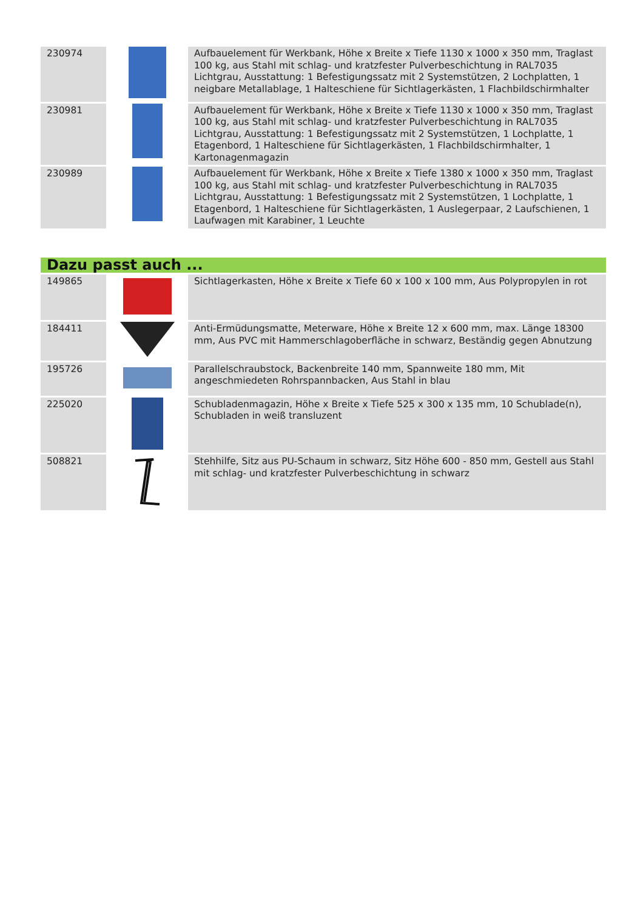| 230974 | | Aufbauelement für Werkbank, Höhe x Breite x Tiefe 1130 x 1000 x 350 mm, Traglast 100 kg, aus Stahl mit schlag- und kratzfester Pulverbeschichtung in RAL7035 Lichtgrau, Ausstattung: 1 Befestigungssatz mit 2 Systemstützen, 2 Lochplatten, 1 neigbare Metallablage, 1 Halteschiene für Sichtlagerkästen, 1 Flachbildschirmhalter |
| 230981 | | Aufbauelement für Werkbank, Höhe x Breite x Tiefe 1130 x 1000 x 350 mm, Traglast 100 kg, aus Stahl mit schlag- und kratzfester Pulverbeschichtung in RAL7035 Lichtgrau, Ausstattung: 1 Befestigungssatz mit 2 Systemstützen, 1 Lochplatte, 1 Etagenbord, 1 Halteschiene für Sichtlagerkästen, 1 Flachbildschirmhalter, 1 Kartonagenmagazin |
| 230989 | | Aufbauelement für Werkbank, Höhe x Breite x Tiefe 1380 x 1000 x 350 mm, Traglast 100 kg, aus Stahl mit schlag- und kratzfester Pulverbeschichtung in RAL7035 Lichtgrau, Ausstattung: 1 Befestigungssatz mit 2 Systemstützen, 1 Lochplatte, 1 Etagenbord, 1 Halteschiene für Sichtlagerkästen, 1 Auslegerpaar, 2 Laufschienen, 1 Laufwagen mit Karabiner, 1 Leuchte |
| Dazu passt auch ... | | |
| 149865 | | Sichtlagerkasten, Höhe x Breite x Tiefe 60 x 100 x 100 mm, Aus Polypropylen in rot |
| 184411 | | Anti-Ermüdungsmatte, Meterware, Höhe x Breite 12 x 600 mm, max. Länge 18300 mm, Aus PVC mit Hammerschlagoberfläche in schwarz, Beständig gegen Abnutzung |
| 195726 | | Parallelschraubstock, Backenbreite 140 mm, Spannweite 180 mm, Mit angeschmiedeten Rohrspannbacken, Aus Stahl in blau |
| 225020 | | Schubladenmagazin, Höhe x Breite x Tiefe 525 x 300 x 135 mm, 10 Schublade(n), Schubladen in weiß transluzent |
| 508821 | | Stehhilfe, Sitz aus PU-Schaum in schwarz, Sitz Höhe 600 - 850 mm, Gestell aus Stahl mit schlag- und kratzfester Pulverbeschichtung in schwarz |